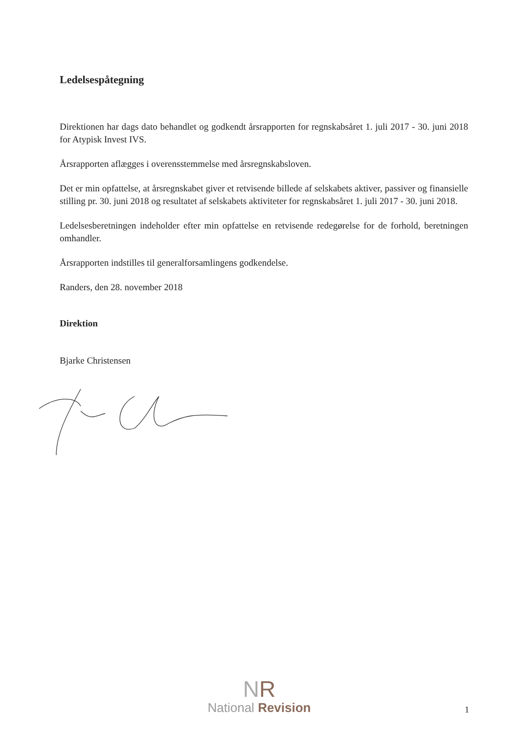Ledelsespåtegning
Direktionen har dags dato behandlet og godkendt årsrapporten for regnskabsåret 1. juli 2017 - 30. juni 2018 for Atypisk Invest IVS.
Årsrapporten aflægges i overensstemmelse med årsregnskabsloven.
Det er min opfattelse, at årsregnskabet giver et retvisende billede af selskabets aktiver, passiver og finansielle stilling pr. 30. juni 2018 og resultatet af selskabets aktiviteter for regnskabsåret 1. juli 2017 - 30. juni 2018.
Ledelsesberetningen indeholder efter min opfattelse en retvisende redegørelse for de forhold, beretningen omhandler.
Årsrapporten indstilles til generalforsamlingens godkendelse.
Randers, den 28. november 2018
Direktion
Bjarke Christensen
NR
National Revision
1